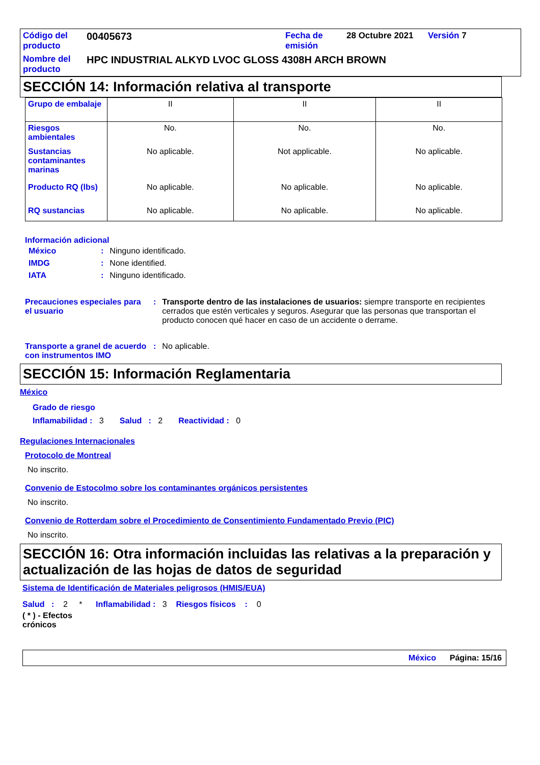| Código del producto | 00405673 | Fecha de emisión | 28 Octubre 2021 | Versión 7 |
| Nombre del producto | HPC INDUSTRIAL ALKYD LVOC GLOSS 4308H ARCH BROWN | | | |
SECCIÓN 14: Información relativa al transporte
| Grupo de embalaje | II | II | II |
| Riesgos ambientales | No. | No. | No. |
| Sustancias contaminantes marinas | No aplicable. | Not applicable. | No aplicable. |
| Producto RQ (lbs) | No aplicable. | No aplicable. | No aplicable. |
| RQ sustancias | No aplicable. | No aplicable. | No aplicable. |
Información adicional
| México | : | Ninguno identificado. |
| IMDG | : | None identified. |
| IATA | : | Ninguno identificado. |
| Precauciones especiales para el usuario | : | Transporte dentro de las instalaciones de usuarios: siempre transporte en recipientes cerrados que estén verticales y seguros. Asegurar que las personas que transportan el producto conocen qué hacer en caso de un accidente o derrame. |
| Transporte a granel de acuerdo con instrumentos IMO | : | No aplicable. |
SECCIÓN 15: Información Reglamentaria
México
Grado de riesgo
Inflamabilidad : 3 Salud : 2 Reactividad : 0
Regulaciones Internacionales
Protocolo de Montreal
No inscrito.
Convenio de Estocolmo sobre los contaminantes orgánicos persistentes
No inscrito.
Convenio de Rotterdam sobre el Procedimiento de Consentimiento Fundamentado Previo (PIC)
No inscrito.
SECCIÓN 16: Otra información incluidas las relativas a la preparación y actualización de las hojas de datos de seguridad
Sistema de Identificación de Materiales peligrosos (HMIS/EUA)
Salud : 2 * Inflamabilidad : 3 Riesgos físicos : 0
( * ) - Efectos crónicos
México Página: 15/16